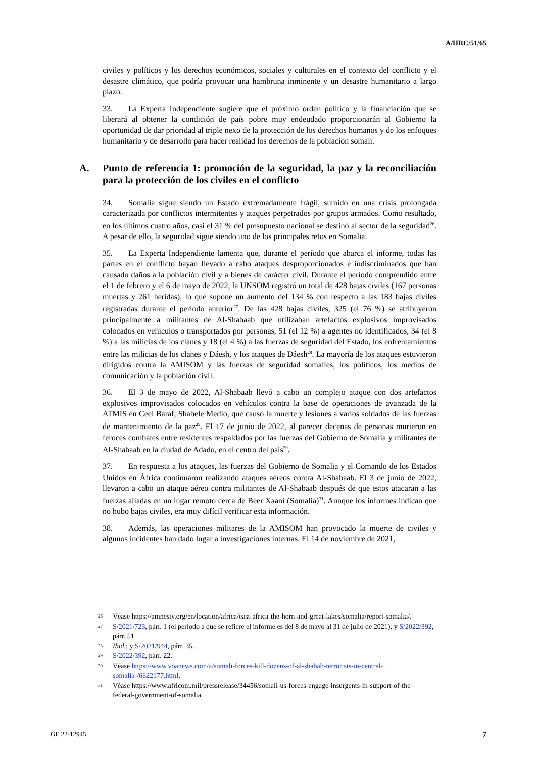A/HRC/51/65
civiles y políticos y los derechos económicos, sociales y culturales en el contexto del conflicto y el desastre climático, que podría provocar una hambruna inminente y un desastre humanitario a largo plazo.
33. La Experta Independiente sugiere que el próximo orden político y la financiación que se liberará al obtener la condición de país pobre muy endeudado proporcionarán al Gobierno la oportunidad de dar prioridad al triple nexo de la protección de los derechos humanos y de los enfoques humanitario y de desarrollo para hacer realidad los derechos de la población somalí.
A. Punto de referencia 1: promoción de la seguridad, la paz y la reconciliación para la protección de los civiles en el conflicto
34. Somalia sigue siendo un Estado extremadamente frágil, sumido en una crisis prolongada caracterizada por conflictos intermitentes y ataques perpetrados por grupos armados. Como resultado, en los últimos cuatro años, casi el 31 % del presupuesto nacional se destinó al sector de la seguridad<sup>26</sup>. A pesar de ello, la seguridad sigue siendo uno de los principales retos en Somalia.
35. La Experta Independiente lamenta que, durante el período que abarca el informe, todas las partes en el conflicto hayan llevado a cabo ataques desproporcionados e indiscriminados que han causado daños a la población civil y a bienes de carácter civil. Durante el período comprendido entre el 1 de febrero y el 6 de mayo de 2022, la UNSOM registró un total de 428 bajas civiles (167 personas muertas y 261 heridas), lo que supone un aumento del 134 % con respecto a las 183 bajas civiles registradas durante el período anterior<sup>27</sup>. De las 428 bajas civiles, 325 (el 76 %) se atribuyeron principalmente a militantes de Al-Shabaab que utilizaban artefactos explosivos improvisados colocados en vehículos o transportados por personas, 51 (el 12 %) a agentes no identificados, 34 (el 8 %) a las milicias de los clanes y 18 (el 4 %) a las fuerzas de seguridad del Estado, los enfrentamientos entre las milicias de los clanes y Dáesh, y los ataques de Dáesh<sup>28</sup>. La mayoría de los ataques estuvieron dirigidos contra la AMISOM y las fuerzas de seguridad somalíes, los políticos, los medios de comunicación y la población civil.
36. El 3 de mayo de 2022, Al-Shabaab llevó a cabo un complejo ataque con dos artefactos explosivos improvisados colocados en vehículos contra la base de operaciones de avanzada de la ATMIS en Ceel Baraf, Shabele Medio, que causó la muerte y lesiones a varios soldados de las fuerzas de mantenimiento de la paz<sup>29</sup>. El 17 de junio de 2022, al parecer decenas de personas murieron en feroces combates entre residentes respaldados por las fuerzas del Gobierno de Somalia y militantes de Al-Shabaab en la ciudad de Adado, en el centro del país<sup>30</sup>.
37. En respuesta a los ataques, las fuerzas del Gobierno de Somalia y el Comando de los Estados Unidos en África continuaron realizando ataques aéreos contra Al-Shabaab. El 3 de junio de 2022, llevaron a cabo un ataque aéreo contra militantes de Al-Shabaab después de que estos atacaran a las fuerzas aliadas en un lugar remoto cerca de Beer Xaani (Somalia)<sup>31</sup>. Aunque los informes indican que no hubo bajas civiles, era muy difícil verificar esta información.
38. Además, las operaciones militares de la AMISOM han provocado la muerte de civiles y algunos incidentes han dado lugar a investigaciones internas. El 14 de noviembre de 2021,
26 Véase https://amnesty.org/en/location/africa/east-africa-the-horn-and-great-lakes/somalia/report-somalia/.
27 S/2021/723, párr. 1 (el período a que se refiere el informe es del 8 de mayo al 31 de julio de 2021); y S/2022/392, párr. 51.
28 Ibid.; y S/2021/944, párr. 35.
29 S/2022/392, párr. 22.
30 Véase https://www.voanews.com/a/somali-forces-kill-dozens-of-al-shabab-terrorists-in-central-somalia-/6622177.html.
31 Véase https://www.africom.mil/pressrelease/34456/somali-us-forces-engage-insurgents-in-support-of-the-federal-government-of-somalia.
GE.22-12945 7